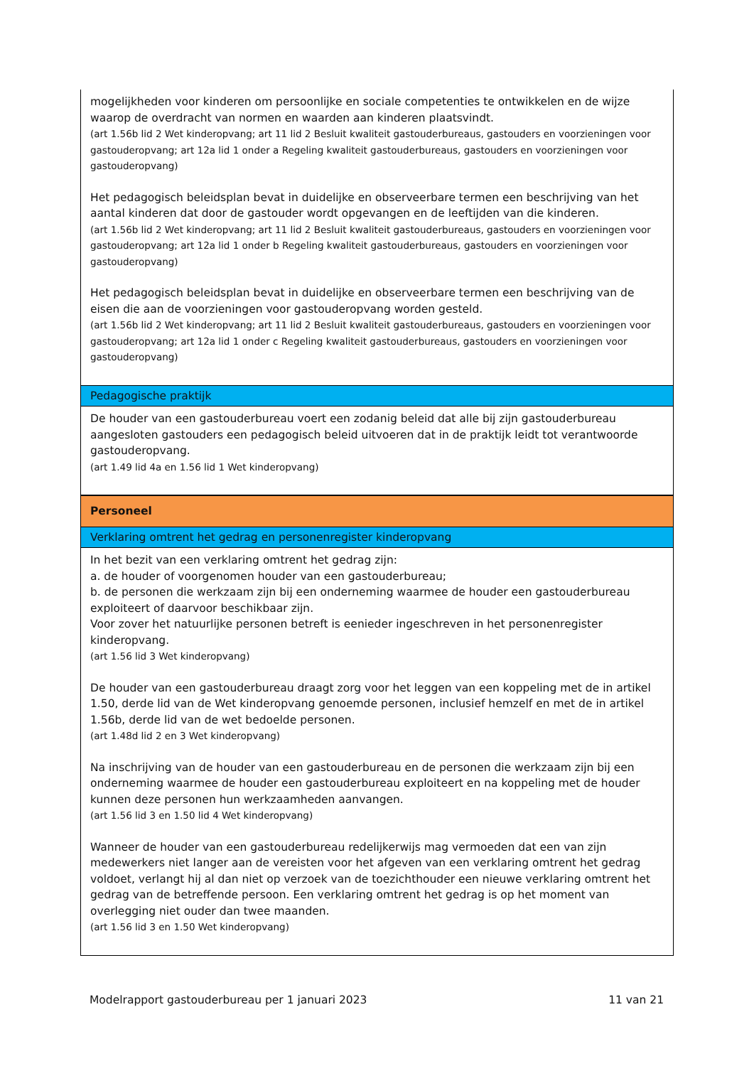| mogelijkheden voor kinderen om persoonlijke en sociale competenties te ontwikkelen en de wijze waarop de overdracht van normen en waarden aan kinderen plaatsvindt. (art 1.56b lid 2 Wet kinderopvang; art 11 lid 2 Besluit kwaliteit gastouderbureaus, gastouders en voorzieningen voor gastouderopvang; art 12a lid 1 onder a Regeling kwaliteit gastouderbureaus, gastouders en voorzieningen voor gastouderopvang) Het pedagogisch beleidsplan bevat in duidelijke en observeerbare termen een beschrijving van het aantal kinderen dat door de gastouder wordt opgevangen en de leeftijden van die kinderen. (art 1.56b lid 2 Wet kinderopvang; art 11 lid 2 Besluit kwaliteit gastouderbureaus, gastouders en voorzieningen voor gastouderopvang; art 12a lid 1 onder b Regeling kwaliteit gastouderbureaus, gastouders en voorzieningen voor gastouderopvang) Het pedagogisch beleidsplan bevat in duidelijke en observeerbare termen een beschrijving van de eisen die aan de voorzieningen voor gastouderopvang worden gesteld. (art 1.56b lid 2 Wet kinderopvang; art 11 lid 2 Besluit kwaliteit gastouderbureaus, gastouders en voorzieningen voor gastouderopvang; art 12a lid 1 onder c Regeling kwaliteit gastouderbureaus, gastouders en voorzieningen voor gastouderopvang) |
| Pedagogische praktijk |
| De houder van een gastouderbureau voert een zodanig beleid dat alle bij zijn gastouderbureau aangesloten gastouders een pedagogisch beleid uitvoeren dat in de praktijk leidt tot verantwoorde gastouderopvang. (art 1.49 lid 4a en 1.56 lid 1 Wet kinderopvang) |
| Personeel |
| Verklaring omtrent het gedrag en personenregister kinderopvang |
| In het bezit van een verklaring omtrent het gedrag zijn: a. de houder of voorgenomen houder van een gastouderbureau; b. de personen die werkzaam zijn bij een onderneming waarmee de houder een gastouderbureau exploiteert of daarvoor beschikbaar zijn. Voor zover het natuurlijke personen betreft is eenieder ingeschreven in het personenregister kinderopvang. (art 1.56 lid 3 Wet kinderopvang) De houder van een gastouderbureau draagt zorg voor het leggen van een koppeling met de in artikel 1.50, derde lid van de Wet kinderopvang genoemde personen, inclusief hemzelf en met de in artikel 1.56b, derde lid van de wet bedoelde personen. (art 1.48d lid 2 en 3 Wet kinderopvang) Na inschrijving van de houder van een gastouderbureau en de personen die werkzaam zijn bij een onderneming waarmee de houder een gastouderbureau exploiteert en na koppeling met de houder kunnen deze personen hun werkzaamheden aanvangen. (art 1.56 lid 3 en 1.50 lid 4 Wet kinderopvang) Wanneer de houder van een gastouderbureau redelijkerwijs mag vermoeden dat een van zijn medewerkers niet langer aan de vereisten voor het afgeven van een verklaring omtrent het gedrag voldoet, verlangt hij al dan niet op verzoek van de toezichthouder een nieuwe verklaring omtrent het gedrag van de betreffende persoon. Een verklaring omtrent het gedrag is op het moment van overlegging niet ouder dan twee maanden. (art 1.56 lid 3 en 1.50 Wet kinderopvang) |
Modelrapport gastouderbureau per 1 januari 2023 11 van 21